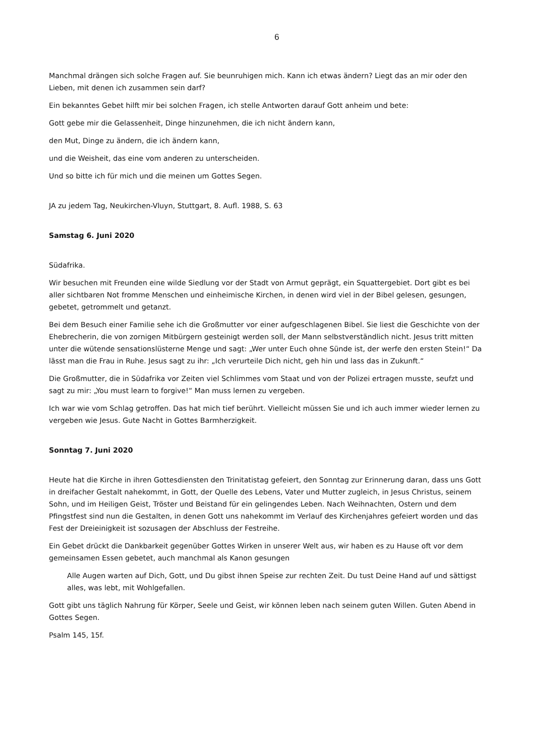6
Manchmal drängen sich solche Fragen auf. Sie beunruhigen mich. Kann ich etwas ändern? Liegt das an mir oder den Lieben, mit denen ich zusammen sein darf?
Ein bekanntes Gebet hilft mir bei solchen Fragen, ich stelle Antworten darauf Gott anheim und bete:
Gott gebe mir die Gelassenheit, Dinge hinzunehmen, die ich nicht ändern kann,
den Mut, Dinge zu ändern, die ich ändern kann,
und die Weisheit, das eine vom anderen zu unterscheiden.
Und so bitte ich für mich und die meinen um Gottes Segen.
JA zu jedem Tag, Neukirchen-Vluyn, Stuttgart, 8. Aufl. 1988, S. 63
Samstag 6. Juni 2020
Südafrika.
Wir besuchen mit Freunden eine wilde Siedlung vor der Stadt von Armut geprägt, ein Squattergebiet. Dort gibt es bei aller sichtbaren Not fromme Menschen und einheimische Kirchen, in denen wird viel in der Bibel gelesen, gesungen, gebetet, getrommelt und getanzt.
Bei dem Besuch einer Familie sehe ich die Großmutter vor einer aufgeschlagenen Bibel. Sie liest die Geschichte von der Ehebrecherin, die von zornigen Mitbürgern gesteinigt werden soll, der Mann selbstverständlich nicht. Jesus tritt mitten unter die wütende sensationslüsterne Menge und sagt: „Wer unter Euch ohne Sünde ist, der werfe den ersten Stein!“ Da lässt man die Frau in Ruhe. Jesus sagt zu ihr: „Ich verurteile Dich nicht, geh hin und lass das in Zukunft.“
Die Großmutter, die in Südafrika vor Zeiten viel Schlimmes vom Staat und von der Polizei ertragen musste, seufzt und sagt zu mir: „You must learn to forgive!“ Man muss lernen zu vergeben.
Ich war wie vom Schlag getroffen. Das hat mich tief berührt. Vielleicht müssen Sie und ich auch immer wieder lernen zu vergeben wie Jesus. Gute Nacht in Gottes Barmherzigkeit.
Sonntag 7. Juni 2020
Heute hat die Kirche in ihren Gottesdiensten den Trinitatistag gefeiert, den Sonntag zur Erinnerung daran, dass uns Gott in dreifacher Gestalt nahekommt, in Gott, der Quelle des Lebens, Vater und Mutter zugleich, in Jesus Christus, seinem Sohn, und im Heiligen Geist, Tröster und Beistand für ein gelingendes Leben. Nach Weihnachten, Ostern und dem Pfingstfest sind nun die Gestalten, in denen Gott uns nahekommt im Verlauf des Kirchenjahres gefeiert worden und das Fest der Dreieinigkeit ist sozusagen der Abschluss der Festreihe.
Ein Gebet drückt die Dankbarkeit gegenüber Gottes Wirken in unserer Welt aus, wir haben es zu Hause oft vor dem gemeinsamen Essen gebetet, auch manchmal als Kanon gesungen
Alle Augen warten auf Dich, Gott, und Du gibst ihnen Speise zur rechten Zeit. Du tust Deine Hand auf und sättigst alles, was lebt, mit Wohlgefallen.
Gott gibt uns täglich Nahrung für Körper, Seele und Geist, wir können leben nach seinem guten Willen. Guten Abend in Gottes Segen.
Psalm 145, 15f.